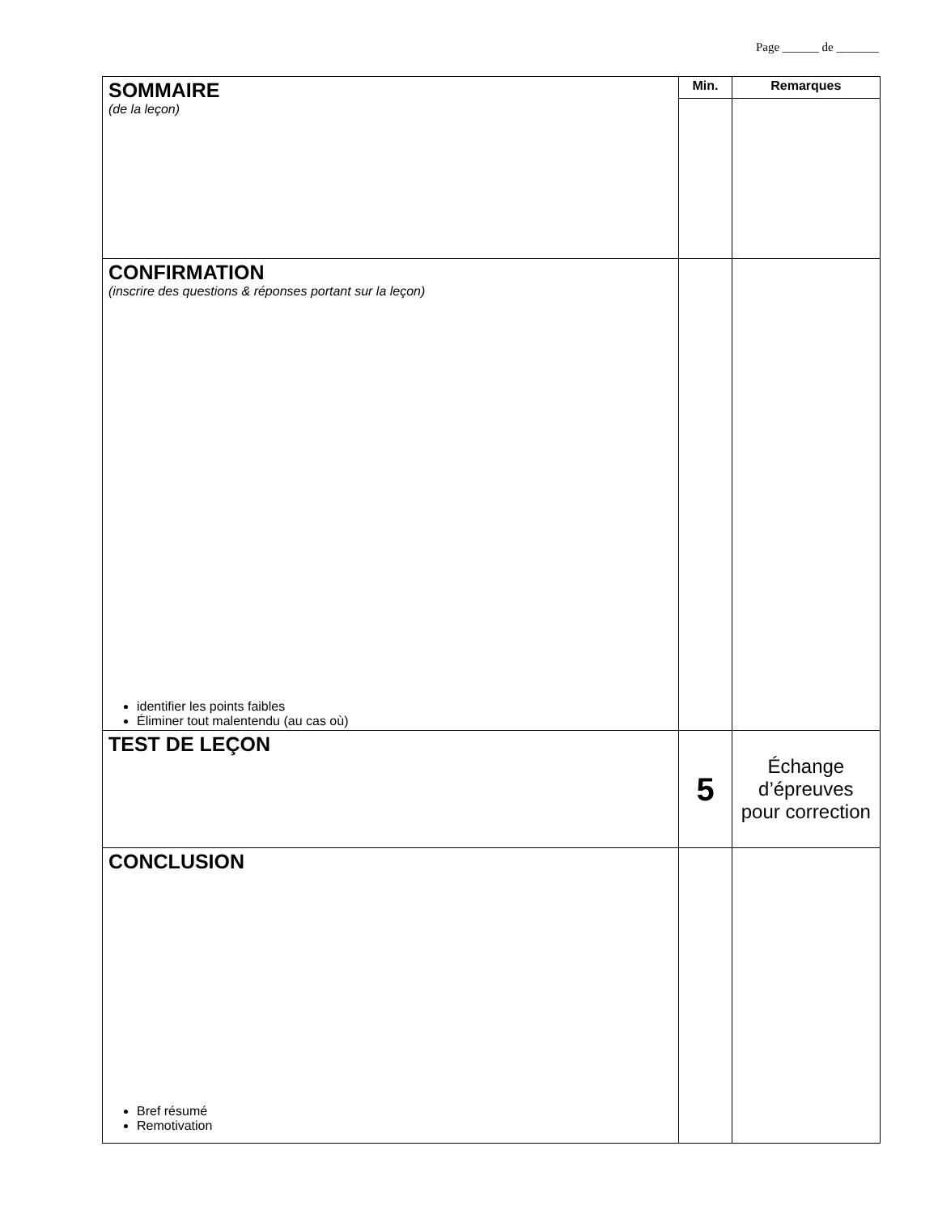Page ______ de _______
| SOMMAIRE (de la leçon) | Min. | Remarques |
| CONFIRMATION (inscrire des questions & réponses portant sur la leçon) identifier les points faibles Éliminer tout malentendu (au cas où) | | |
| TEST DE LEÇON | 5 | Échange d’épreuves pour correction |
| CONCLUSION Bref résumé Remotivation | | |